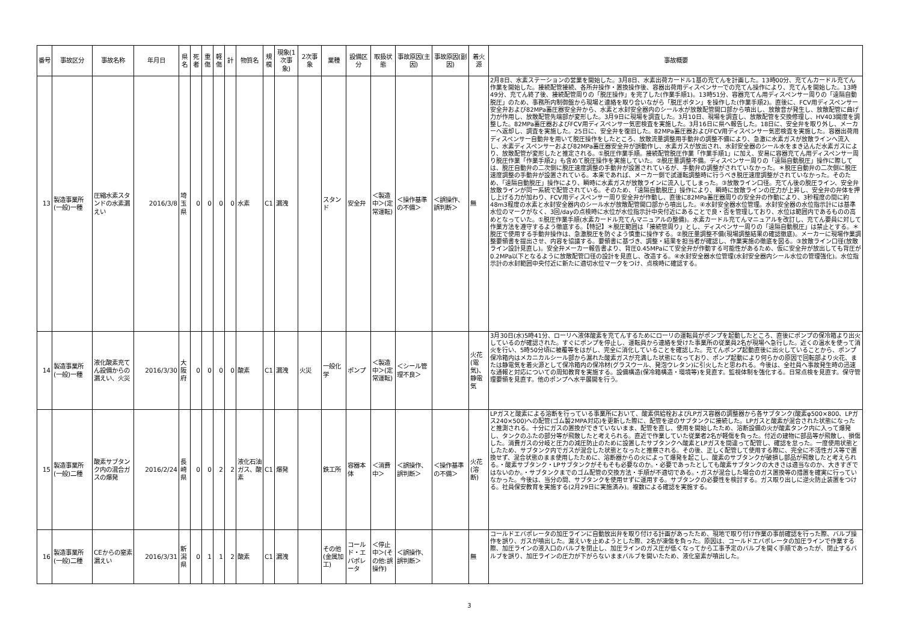| 番号 | 事故区分 | 事故名称 | 年月日 | 県名 | 死者 | 重傷 | 軽傷 | 計 | 物質名 | 規模 | 現象(1次事象) | 2次事象 | 業種 | 設備区分 | 取扱状態 | 事故原因(主因) | 事故原因(副因) | 着火源 | 事故概要 |
| --- | --- | --- | --- | --- | --- | --- | --- | --- | --- | --- | --- | --- | --- | --- | --- | --- | --- | --- | --- |
| 13 | 製造事業所(一般)一種 | 圧縮水素スタンドの水素漏えい | 2016/3/8 | 埼玉県 | 0 | 0 | 0 | 0 | 水素 | C1 | 漏洩 | | スタンド | 安全弁 | ＜製造中＞(定常運転) | ＜操作基準の不備＞ | ＜誤操作、誤判断＞ | 無 | 2月8日、水素ステーションの営業を開始した。3月8日、水素出荷カードル1基の充てんを計画した。13時00分、充てんカードル充てん作業を開始した。接続配管接続、各所弁操作・置換操作後、容器出荷用ディスペンサーでの充てん操作により、充てんを開始した。13時49分、充てん終了後、接続配管周りの「脱圧操作」を完了した(作業手順1)。13時51分、容器充てん用ディスペンサー周りの「遠隔自動脱圧」のため、事務所内制御盤から現場と連絡を取り合いながら「脱圧ボタン」を操作した(作業手順2)。直後に、FCV用ディスペンサー安全弁および82MPa蓄圧器安全弁から、水素と水封安全器内のシール水が放散配管開口部から噴出し、放散音が発生し、放散配管に曲げ力が作用し、放散配管先端部が変形した。3月9日に現場を調査した。3月10日、現場を調査し、放散配管を交換修理し、HV403開度を調整した。82MPa蓄圧器およびFCV用ディスペンサー気密検査を実施した。3月16日に県へ報告した。18日に、安全弁を取り外し、メーカーへ返却し、調査を実施した。25日に、安全弁を復旧した。82MPa蓄圧器およびFCV用ディスペンサー気密検査を実施した。容器出荷用ディスペンサー自動弁を用いて脱圧操作をしたところ、放散流量調整用手動弁の調整不備により、急激に水素ガスが放散ラインへ流入し、水素ディスペンサーおよび82MPa蓄圧器安全弁が誤動作し、水素ガスが放出され、水封安全器のシール水をまき込んだ水素ガスにより、放散配管が変形したと推定される。①脱圧作業手順。接続配管脱圧作業「作業手順1」に加え、安易に容器充てん用ディスペンサー周り脱圧作業「作業手順2」も含めて脱圧操作を実施していた。②脱圧量調整不備。ディスペンサー周りの「遠隔自動脱圧」操作に際しては、脱圧自動弁の二次側に脱圧速度調整の手動弁が設置されているが、手動弁の調整がされていなかった。＊脱圧自動弁の二次側に脱圧速度調整の手動弁が設置されている。本来であれば、メーカー側で試運転調整時に行うべき脱圧速度調整がされていなかった。そのため、「遠隔自動脱圧」操作により、瞬時に水素ガスが放散ラインに流入してしまった。③放散ライン口径。充てん後の脱圧ライン、安全弁放散ラインが同一系統で配管されている。そのため、「遠隔自動脱圧」操作により、瞬時に放散ラインの圧力が上昇し、安全弁の弁体を押し上げる力が加わり、FCV用ディスペンサー周り安全弁が作動し、直後に82MPa蓄圧器周りの安全弁の作動により、3秒程度の間に約48m3程度の水素と水封安全器内のシール水が放散配管開口部から噴出した。④水封安全器水位管理。水封安全器の水位指示計には基準水位のマークがなく、3回/dayの点検時に水位が水位指示計中央付近にあることで良・否を管理しており、水位は範囲内であるものの高めとなっていた。①脱圧作業手順(水素カードル充てんマニュアルの整備)。水素カードル充てんマニュアルを改訂し、充てん要員に対して作業方法を遵守するよう徹底する。【特記】＊脱圧範囲は「接続管周り」とし、ディスペンサー周りの「遠隔自動脱圧」は禁止とする。＊脱圧で使用する手動弁操作は、急激脱圧を防ぐよう慎重に操作する。②脱圧量調整不備(現場調整結果の確認徹底)。メーカーに現場作業調整要領書を提出させ、内容を協議する。要領書に基づき、調整・結果を担当者が確認し、作業実施の徹底を図る。③放散ライン口径(放散ライン設計見直し)。安全弁メーカー報告書より、背圧0.45MPaにて安全弁が作動する可能性があるため、仮に安全弁が放出しても背圧が0.2MPa以下となるように放散配管口径の設計を見直し、改造する。④水封安全器水位管理(水封安全器内シール水位の管理強化)。水位指示計の水封範囲中央付近に新たに適切水位マークをつけ、点検時に確認する。 |
| 14 | 製造事業所(一般)一種 | 液化酸素充てん設備からの漏えい、火災 | 2016/3/30 | 大阪府 | 0 | 0 | 0 | 0 | 酸素 | C1 | 漏洩 | 火災 | 一般化学 | ポンプ | ＜製造中＞(定常運転) | ＜シール管理不良＞ | | 火花(電気)、静電気 | 3月30日(水)5時41分、ローリへ液体酸素を充てんするためにローリの運転員がポンプを起動したところ、直後にポンプの保冷箱より出火しているのが確認された。すぐにポンプを停止し、運転員から連絡を受けた事業所の従業員2名が現場へ急行した。近くの温水を使って消火を行い、5時50分頃に被覆等をはがし、完全に消化していることを確認した。充てんポンプ起動直後に出火していることから、ポンプ保冷箱内はメカニカルシール部から漏れた酸素ガスが充満した状態になっており、ポンプ起動により何らかの原因で回転部より火花、または静電気を着火源として保冷箱内の保冷材(グラスウール、発泡ウレタン)に引火したと思われる。今後は、全社員へ事故発生時の迅速な通報と対応についての周知教育を実施する。設備構造(保冷箱構造・環境等)を見直す。監視体制を強化する。日常点検を見直す。保守管理要領を見直す。他のポンプへ水平展開を行う。 |
| 15 | 製造事業所(一般)二種 | 酸素サブタンク内の混合ガスの爆発 | 2016/2/24 | 長崎県 | 0 | 0 | 2 | 2 | 液化石油ガス、酸素 | C1 | 爆発 | | 鉄工所 | 容器本体 | ＜消費中＞ | ＜誤操作、誤判断＞ | ＜操作基準の不備＞ | 火花(溶断) | LPガスと酸素による溶断を行っている事業所において、酸素供給栓およびLPガス容器の調整器から各サブタンク(酸素φ500×800、LPガス240×500)への配管(ゴム製2MPA対応)を更新した際に、配管を逆のサブタンクに接続した。LPガスと酸素が混合された状態になったと推測される。十分にガスの置換ができていないまま、配管を直し、使用を開始したため、溶断設備の火が酸素タンク内に入って爆発し、タンクのふたの部分等が飛散したと考えられる。直近で作業していた従業者2名が軽傷を負った。付近の建物に部品等が飛散し、損傷した。消費ガスの分岐と圧力の減圧防止のために設置したサブタンクへ酸素とLPガスを間違って配管し、確認を怠った。一度使用状態としたため、サブタンク内でガスが混合した状態となったと推察される。その後、正しく配管して使用する際に、完全に不活性ガス等で置換せず、混合状態のまま使用したために、溶断器からの火によって爆発を起こし、酸素のサブタンクが破損し部品が飛散したと考えられる。・酸素サブタンク・LPサブタンクがそもそも必要なのか。・必要であったとしても酸素サブタンクの大きさは適当なのか、大きすぎではないのか。・サブタンクまでのゴム配管の交換方法・手順が不適切である。・ガスが混合した場合のガス置換等の措置を確実に行っていなかった。今後は、当分の間、サブタンクを使用せずに運用する。サブタンクの必要性を検討する。ガス取り出しに逆火防止装置をつける。社員保安教育を実施する(2月29日に実施済み)。複数による確認を実施する。 |
| 16 | 製造事業所(一般)二種 | CEからの窒素漏えい | 2016/3/31 | 新潟県 | 0 | 1 | 1 | 2 | 酸素 | C1 | 漏洩 | | その他(金属加工) | コールド・エバポレータ | ＜停止中＞(その他:誤操作) | ＜誤操作、誤判断＞ | | 無 | コールドエバポレータの加圧ラインに自動放出弁を取り付ける計画があったため、現地で取り付け作業の事前確認を行った際、バルブ操作を誤り、ガスが噴出した。漏えいを止めようとした際、2名が凍傷を負った。原因は、コールドエバポレータの加圧ラインで作業する際、加圧ラインの液入口のバルブを閉止し、加圧ラインのガス圧が低くなってから工事予定のバルブを開く手順であったが、閉止するバルブを誤り、加圧ラインの圧力が下がらないままバルブを開いたため、液化窒素が噴出した。 |
3